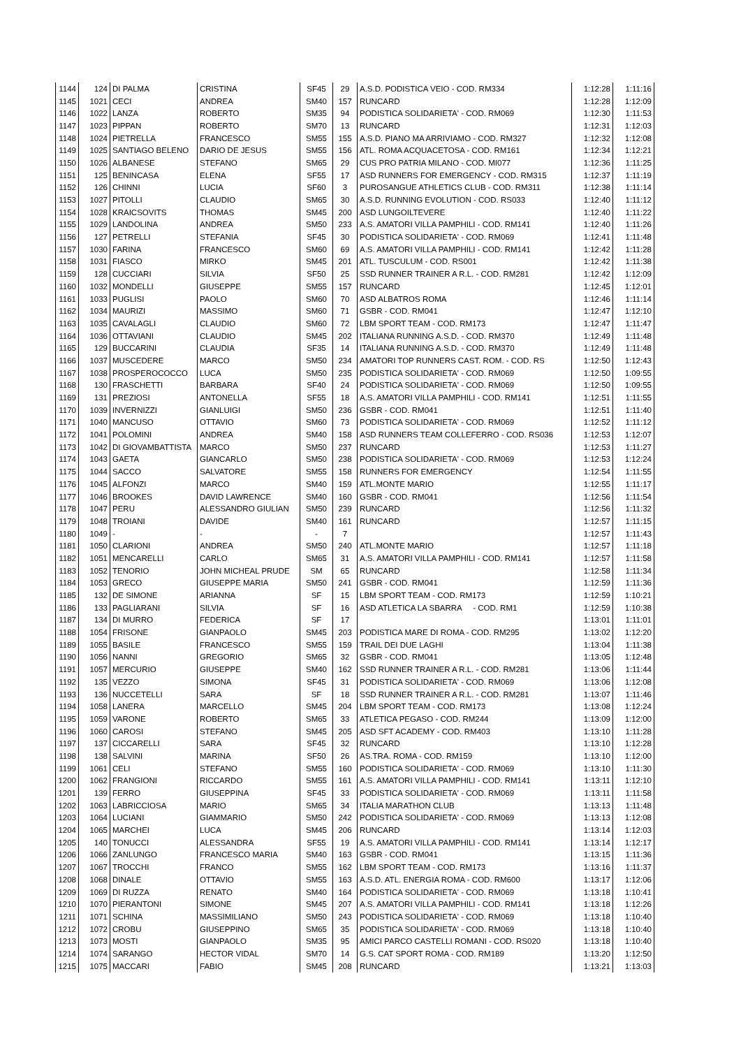| 1144 | 124 | DI PALMA | CRISTINA | SF45 | 29 | A.S.D. PODISTICA VEIO - COD. RM334 | 1:12:28 | 1:11:16 |
| 1145 | 1021 | CECI | ANDREA | SM40 | 157 | RUNCARD | 1:12:28 | 1:12:09 |
| 1146 | 1022 | LANZA | ROBERTO | SM35 | 94 | PODISTICA SOLIDARIETA' - COD. RM069 | 1:12:30 | 1:11:53 |
| 1147 | 1023 | PIPPAN | ROBERTO | SM70 | 13 | RUNCARD | 1:12:31 | 1:12:03 |
| 1148 | 1024 | PIETRELLA | FRANCESCO | SM55 | 155 | A.S.D. PIANO MA ARRIVIAMO - COD. RM327 | 1:12:32 | 1:12:08 |
| 1149 | 1025 | SANTIAGO BELENO | DARIO DE JESUS | SM55 | 156 | ATL. ROMA ACQUACETOSA - COD. RM161 | 1:12:34 | 1:12:21 |
| 1150 | 1026 | ALBANESE | STEFANO | SM65 | 29 | CUS PRO PATRIA MILANO - COD. MI077 | 1:12:36 | 1:11:25 |
| 1151 | 125 | BENINCASA | ELENA | SF55 | 17 | ASD RUNNERS FOR EMERGENCY - COD. RM315 | 1:12:37 | 1:11:19 |
| 1152 | 126 | CHINNI | LUCIA | SF60 | 3 | PUROSANGUE ATHLETICS CLUB - COD. RM311 | 1:12:38 | 1:11:14 |
| 1153 | 1027 | PITOLLI | CLAUDIO | SM65 | 30 | A.S.D. RUNNING EVOLUTION - COD. RS033 | 1:12:40 | 1:11:12 |
| 1154 | 1028 | KRAICSOVITS | THOMAS | SM45 | 200 | ASD LUNGOILTEVERE | 1:12:40 | 1:11:22 |
| 1155 | 1029 | LANDOLINA | ANDREA | SM50 | 233 | A.S. AMATORI VILLA PAMPHILI - COD. RM141 | 1:12:40 | 1:11:26 |
| 1156 | 127 | PETRELLI | STEFANIA | SF45 | 30 | PODISTICA SOLIDARIETA' - COD. RM069 | 1:12:41 | 1:11:48 |
| 1157 | 1030 | FARINA | FRANCESCO | SM60 | 69 | A.S. AMATORI VILLA PAMPHILI - COD. RM141 | 1:12:42 | 1:11:28 |
| 1158 | 1031 | FIASCO | MIRKO | SM45 | 201 | ATL. TUSCULUM - COD. RS001 | 1:12:42 | 1:11:38 |
| 1159 | 128 | CUCCIARI | SILVIA | SF50 | 25 | SSD RUNNER TRAINER A R.L. - COD. RM281 | 1:12:42 | 1:12:09 |
| 1160 | 1032 | MONDELLI | GIUSEPPE | SM55 | 157 | RUNCARD | 1:12:45 | 1:12:01 |
| 1161 | 1033 | PUGLISI | PAOLO | SM60 | 70 | ASD ALBATROS ROMA | 1:12:46 | 1:11:14 |
| 1162 | 1034 | MAURIZI | MASSIMO | SM60 | 71 | GSBR - COD. RM041 | 1:12:47 | 1:12:10 |
| 1163 | 1035 | CAVALAGLI | CLAUDIO | SM60 | 72 | LBM SPORT TEAM - COD. RM173 | 1:12:47 | 1:11:47 |
| 1164 | 1036 | OTTAVIANI | CLAUDIO | SM45 | 202 | ITALIANA RUNNING A.S.D. - COD. RM370 | 1:12:49 | 1:11:48 |
| 1165 | 129 | BUCCARINI | CLAUDIA | SF35 | 14 | ITALIANA RUNNING A.S.D. - COD. RM370 | 1:12:49 | 1:11:48 |
| 1166 | 1037 | MUSCEDERE | MARCO | SM50 | 234 | AMATORI TOP RUNNERS CAST. ROM. - COD. RS | 1:12:50 | 1:12:43 |
| 1167 | 1038 | PROSPEROCOCCO | LUCA | SM50 | 235 | PODISTICA SOLIDARIETA' - COD. RM069 | 1:12:50 | 1:09:55 |
| 1168 | 130 | FRASCHETTI | BARBARA | SF40 | 24 | PODISTICA SOLIDARIETA' - COD. RM069 | 1:12:50 | 1:09:55 |
| 1169 | 131 | PREZIOSI | ANTONELLA | SF55 | 18 | A.S. AMATORI VILLA PAMPHILI - COD. RM141 | 1:12:51 | 1:11:55 |
| 1170 | 1039 | INVERNIZZI | GIANLUIGI | SM50 | 236 | GSBR - COD. RM041 | 1:12:51 | 1:11:40 |
| 1171 | 1040 | MANCUSO | OTTAVIO | SM60 | 73 | PODISTICA SOLIDARIETA' - COD. RM069 | 1:12:52 | 1:11:12 |
| 1172 | 1041 | POLOMINI | ANDREA | SM40 | 158 | ASD RUNNERS TEAM COLLEFERRO - COD. RS036 | 1:12:53 | 1:12:07 |
| 1173 | 1042 | DI GIOVAMBATTISTA | MARCO | SM50 | 237 | RUNCARD | 1:12:53 | 1:11:27 |
| 1174 | 1043 | GAETA | GIANCARLO | SM50 | 238 | PODISTICA SOLIDARIETA' - COD. RM069 | 1:12:53 | 1:12:24 |
| 1175 | 1044 | SACCO | SALVATORE | SM55 | 158 | RUNNERS FOR EMERGENCY | 1:12:54 | 1:11:55 |
| 1176 | 1045 | ALFONZI | MARCO | SM40 | 159 | ATL.MONTE MARIO | 1:12:55 | 1:11:17 |
| 1177 | 1046 | BROOKES | DAVID LAWRENCE | SM40 | 160 | GSBR - COD. RM041 | 1:12:56 | 1:11:54 |
| 1178 | 1047 | PERU | ALESSANDRO GIULIAN | SM50 | 239 | RUNCARD | 1:12:56 | 1:11:32 |
| 1179 | 1048 | TROIANI | DAVIDE | SM40 | 161 | RUNCARD | 1:12:57 | 1:11:15 |
| 1180 | 1049 | - | - | - | 7 | | 1:12:57 | 1:11:43 |
| 1181 | 1050 | CLARIONI | ANDREA | SM50 | 240 | ATL.MONTE MARIO | 1:12:57 | 1:11:18 |
| 1182 | 1051 | MENCARELLI | CARLO | SM65 | 31 | A.S. AMATORI VILLA PAMPHILI - COD. RM141 | 1:12:57 | 1:11:58 |
| 1183 | 1052 | TENORIO | JOHN MICHEAL PRUDE | SM | 65 | RUNCARD | 1:12:58 | 1:11:34 |
| 1184 | 1053 | GRECO | GIUSEPPE MARIA | SM50 | 241 | GSBR - COD. RM041 | 1:12:59 | 1:11:36 |
| 1185 | 132 | DE SIMONE | ARIANNA | SF | 15 | LBM SPORT TEAM - COD. RM173 | 1:12:59 | 1:10:21 |
| 1186 | 133 | PAGLIARANI | SILVIA | SF | 16 | ASD ATLETICA LA SBARRA - COD. RM1 | 1:12:59 | 1:10:38 |
| 1187 | 134 | DI MURRO | FEDERICA | SF | 17 | | 1:13:01 | 1:11:01 |
| 1188 | 1054 | FRISONE | GIANPAOLO | SM45 | 203 | PODISTICA MARE DI ROMA - COD. RM295 | 1:13:02 | 1:12:20 |
| 1189 | 1055 | BASILE | FRANCESCO | SM55 | 159 | TRAIL DEI DUE LAGHI | 1:13:04 | 1:11:38 |
| 1190 | 1056 | NANNI | GREGORIO | SM65 | 32 | GSBR - COD. RM041 | 1:13:05 | 1:12:48 |
| 1191 | 1057 | MERCURIO | GIUSEPPE | SM40 | 162 | SSD RUNNER TRAINER A R.L. - COD. RM281 | 1:13:06 | 1:11:44 |
| 1192 | 135 | VEZZO | SIMONA | SF45 | 31 | PODISTICA SOLIDARIETA' - COD. RM069 | 1:13:06 | 1:12:08 |
| 1193 | 136 | NUCCETELLI | SARA | SF | 18 | SSD RUNNER TRAINER A R.L. - COD. RM281 | 1:13:07 | 1:11:46 |
| 1194 | 1058 | LANERA | MARCELLO | SM45 | 204 | LBM SPORT TEAM - COD. RM173 | 1:13:08 | 1:12:24 |
| 1195 | 1059 | VARONE | ROBERTO | SM65 | 33 | ATLETICA PEGASO - COD. RM244 | 1:13:09 | 1:12:00 |
| 1196 | 1060 | CAROSI | STEFANO | SM45 | 205 | ASD SFT ACADEMY - COD. RM403 | 1:13:10 | 1:11:28 |
| 1197 | 137 | CICCARELLI | SARA | SF45 | 32 | RUNCARD | 1:13:10 | 1:12:28 |
| 1198 | 138 | SALVINI | MARINA | SF50 | 26 | AS.TRA. ROMA - COD. RM159 | 1:13:10 | 1:12:00 |
| 1199 | 1061 | CELI | STEFANO | SM55 | 160 | PODISTICA SOLIDARIETA' - COD. RM069 | 1:13:10 | 1:11:30 |
| 1200 | 1062 | FRANGIONI | RICCARDO | SM55 | 161 | A.S. AMATORI VILLA PAMPHILI - COD. RM141 | 1:13:11 | 1:12:10 |
| 1201 | 139 | FERRO | GIUSEPPINA | SF45 | 33 | PODISTICA SOLIDARIETA' - COD. RM069 | 1:13:11 | 1:11:58 |
| 1202 | 1063 | LABRICCIOSA | MARIO | SM65 | 34 | ITALIA MARATHON CLUB | 1:13:13 | 1:11:48 |
| 1203 | 1064 | LUCIANI | GIAMMARIO | SM50 | 242 | PODISTICA SOLIDARIETA' - COD. RM069 | 1:13:13 | 1:12:08 |
| 1204 | 1065 | MARCHEI | LUCA | SM45 | 206 | RUNCARD | 1:13:14 | 1:12:03 |
| 1205 | 140 | TONUCCI | ALESSANDRA | SF55 | 19 | A.S. AMATORI VILLA PAMPHILI - COD. RM141 | 1:13:14 | 1:12:17 |
| 1206 | 1066 | ZANLUNGO | FRANCESCO MARIA | SM40 | 163 | GSBR - COD. RM041 | 1:13:15 | 1:11:36 |
| 1207 | 1067 | TROCCHI | FRANCO | SM55 | 162 | LBM SPORT TEAM - COD. RM173 | 1:13:16 | 1:11:37 |
| 1208 | 1068 | DINALE | OTTAVIO | SM55 | 163 | A.S.D. ATL. ENERGIA ROMA - COD. RM600 | 1:13:17 | 1:12:06 |
| 1209 | 1069 | DI RUZZA | RENATO | SM40 | 164 | PODISTICA SOLIDARIETA' - COD. RM069 | 1:13:18 | 1:10:41 |
| 1210 | 1070 | PIERANTONI | SIMONE | SM45 | 207 | A.S. AMATORI VILLA PAMPHILI - COD. RM141 | 1:13:18 | 1:12:26 |
| 1211 | 1071 | SCHINA | MASSIMILIANO | SM50 | 243 | PODISTICA SOLIDARIETA' - COD. RM069 | 1:13:18 | 1:10:40 |
| 1212 | 1072 | CROBU | GIUSEPPINO | SM65 | 35 | PODISTICA SOLIDARIETA' - COD. RM069 | 1:13:18 | 1:10:40 |
| 1213 | 1073 | MOSTI | GIANPAOLO | SM35 | 95 | AMICI PARCO CASTELLI ROMANI - COD. RS020 | 1:13:18 | 1:10:40 |
| 1214 | 1074 | SARANGO | HECTOR VIDAL | SM70 | 14 | G.S. CAT SPORT ROMA - COD. RM189 | 1:13:20 | 1:12:50 |
| 1215 | 1075 | MACCARI | FABIO | SM45 | 208 | RUNCARD | 1:13:21 | 1:13:03 |